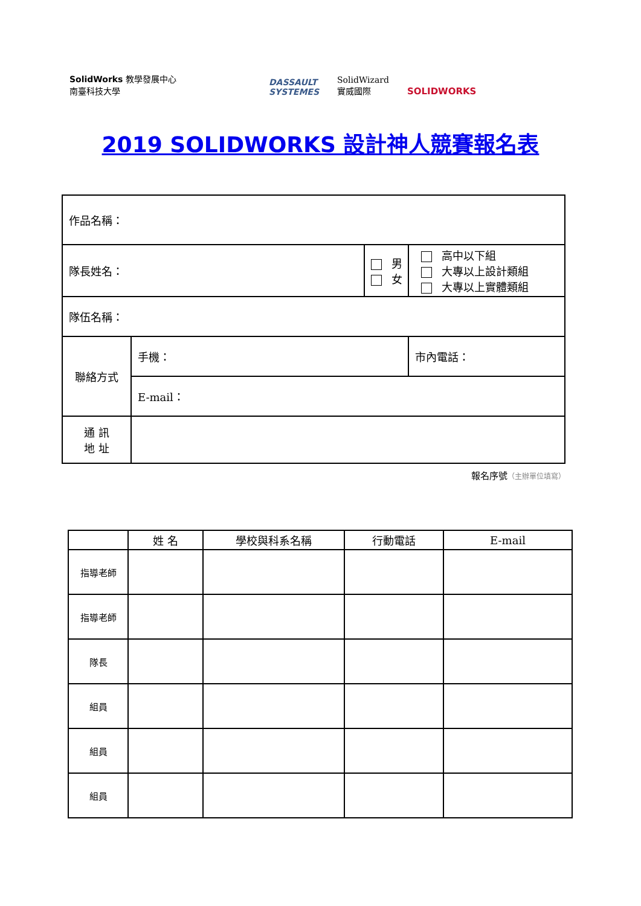SolidWorks 教學發展中心
南臺科技大學
DASSAULT
SYSTEMES
SolidWizard
實威國際
SOLIDWORKS
2019 SOLIDWORKS 設計神人競賽報名表
| 作品名稱： | | | |
| 隊長姓名： | | 男 女 | 高中以下組 大專以上設計類組 大專以上實體類組 |
| 隊伍名稱： | | | |
| 聯絡方式 | 手機： | | 市內電話： |
| | E-mail： | | |
| 通 訊 地 址 | | | |
報名序號（主辦單位填寫）
| | 姓 名 | 學校與科系名稱 | 行動電話 | E-mail |
| --- | --- | --- | --- | --- |
| 指導老師 | | | | |
| 指導老師 | | | | |
| 隊長 | | | | |
| 組員 | | | | |
| 組員 | | | | |
| 組員 | | | | |